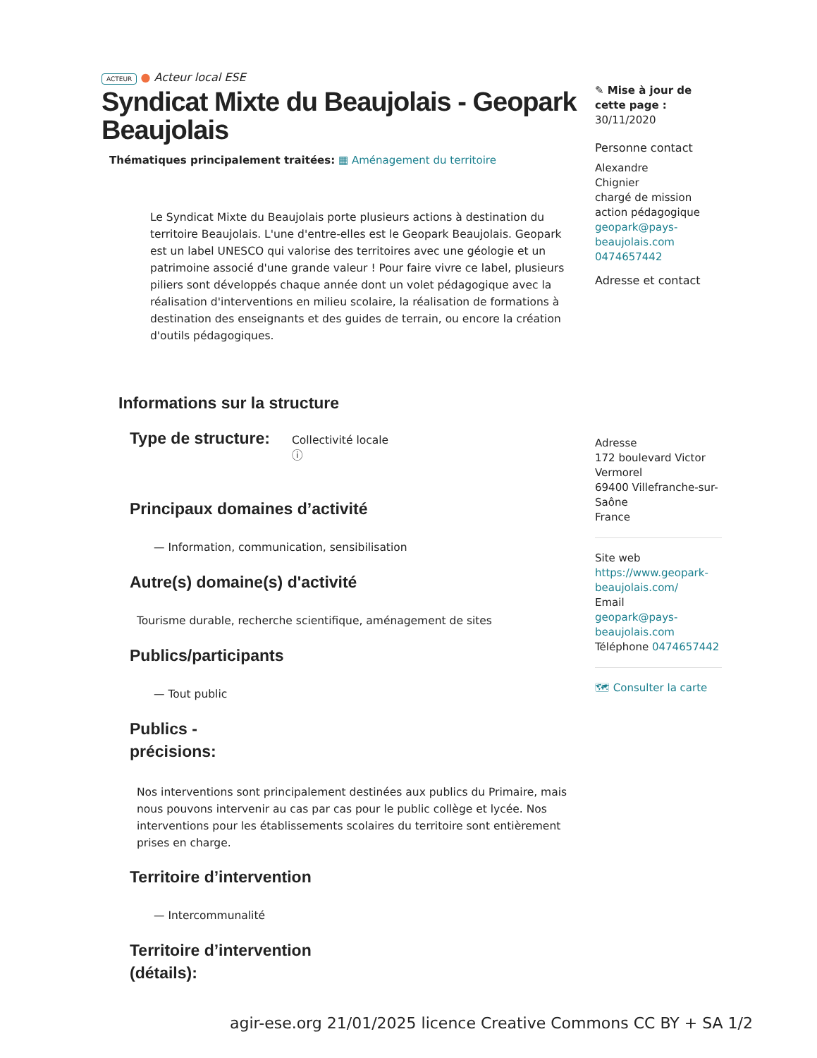ACTEUR ● Acteur local ESE
Syndicat Mixte du Beaujolais - Geopark Beaujolais
Thématiques principalement traitées: ▦ Aménagement du territoire
Le Syndicat Mixte du Beaujolais porte plusieurs actions à destination du territoire Beaujolais. L'une d'entre-elles est le Geopark Beaujolais. Geopark est un label UNESCO qui valorise des territoires avec une géologie et un patrimoine associé d'une grande valeur ! Pour faire vivre ce label, plusieurs piliers sont développés chaque année dont un volet pédagogique avec la réalisation d'interventions en milieu scolaire, la réalisation de formations à destination des enseignants et des guides de terrain, ou encore la création d'outils pédagogiques.
Informations sur la structure
Type de structure:
Collectivité locale
ⓘ
Principaux domaines d’activité
— Information, communication, sensibilisation
Autre(s) domaine(s) d'activité
Tourisme durable, recherche scientifique, aménagement de sites
Publics/participants
— Tout public
Publics - précisions:
Nos interventions sont principalement destinées aux publics du Primaire, mais nous pouvons intervenir au cas par cas pour le public collège et lycée. Nos interventions pour les établissements scolaires du territoire sont entièrement prises en charge.
Territoire d’intervention
— Intercommunalité
Territoire d’intervention
(détails):
✎ Mise à jour de cette page :
30/11/2020
Personne contact
Alexandre
Chignier
chargé de mission action pédagogique
geopark@pays-beaujolais.com
0474657442
Adresse et contact
Adresse
172 boulevard Victor Vermorel
69400 Villefranche-sur-Saône
France
Site web
https://www.geopark-beaujolais.com/
Email
geopark@pays-beaujolais.com
Téléphone 0474657442
🗺 Consulter la carte
agir-ese.org 21/01/2025 licence Creative Commons CC BY + SA 1/2